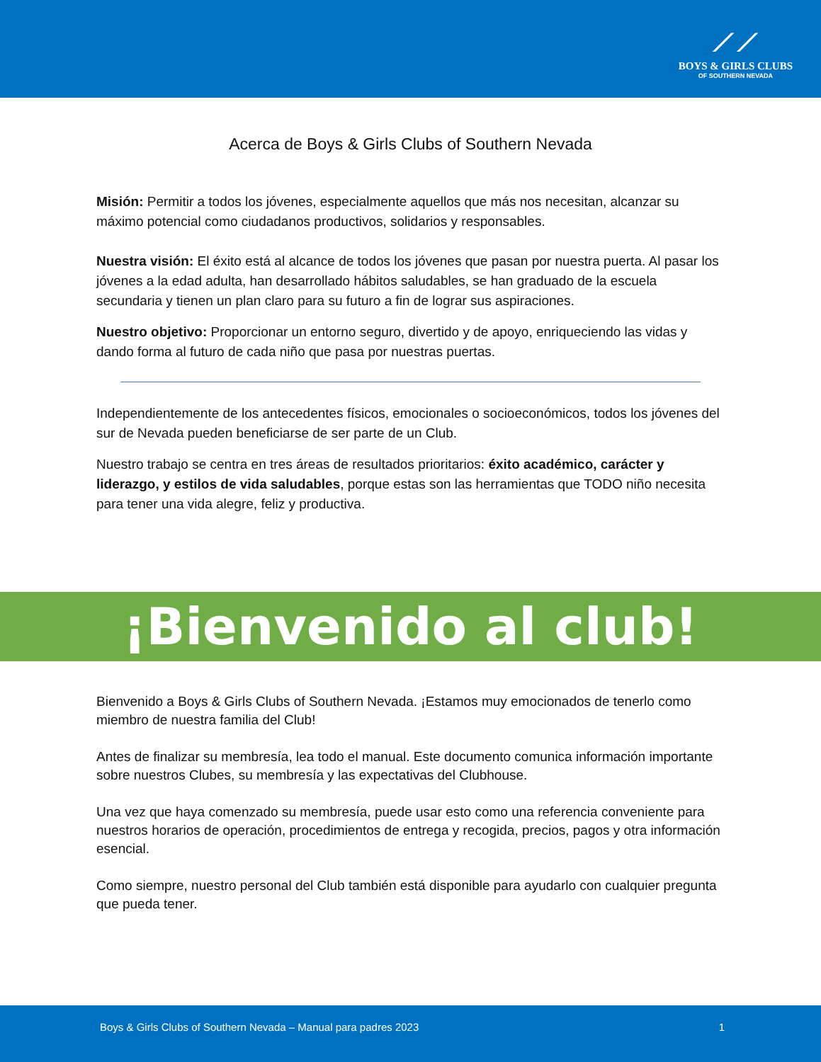⟋⟋
BOYS & GIRLS CLUBS
OF SOUTHERN NEVADA
Acerca de Boys & Girls Clubs of Southern Nevada
Misión: Permitir a todos los jóvenes, especialmente aquellos que más nos necesitan, alcanzar su máximo potencial como ciudadanos productivos, solidarios y responsables.
Nuestra visión: El éxito está al alcance de todos los jóvenes que pasan por nuestra puerta. Al pasar los jóvenes a la edad adulta, han desarrollado hábitos saludables, se han graduado de la escuela secundaria y tienen un plan claro para su futuro a fin de lograr sus aspiraciones.
Nuestro objetivo: Proporcionar un entorno seguro, divertido y de apoyo, enriqueciendo las vidas y dando forma al futuro de cada niño que pasa por nuestras puertas.
Independientemente de los antecedentes físicos, emocionales o socioeconómicos, todos los jóvenes del sur de Nevada pueden beneficiarse de ser parte de un Club.
Nuestro trabajo se centra en tres áreas de resultados prioritarios: éxito académico, carácter y liderazgo, y estilos de vida saludables, porque estas son las herramientas que TODO niño necesita para tener una vida alegre, feliz y productiva.
¡Bienvenido al club!
Bienvenido a Boys & Girls Clubs of Southern Nevada. ¡Estamos muy emocionados de tenerlo como miembro de nuestra familia del Club!
Antes de finalizar su membresía, lea todo el manual. Este documento comunica información importante sobre nuestros Clubes, su membresía y las expectativas del Clubhouse.
Una vez que haya comenzado su membresía, puede usar esto como una referencia conveniente para nuestros horarios de operación, procedimientos de entrega y recogida, precios, pagos y otra información esencial.
Como siempre, nuestro personal del Club también está disponible para ayudarlo con cualquier pregunta que pueda tener.
Boys & Girls Clubs of Southern Nevada – Manual para padres 2023 1